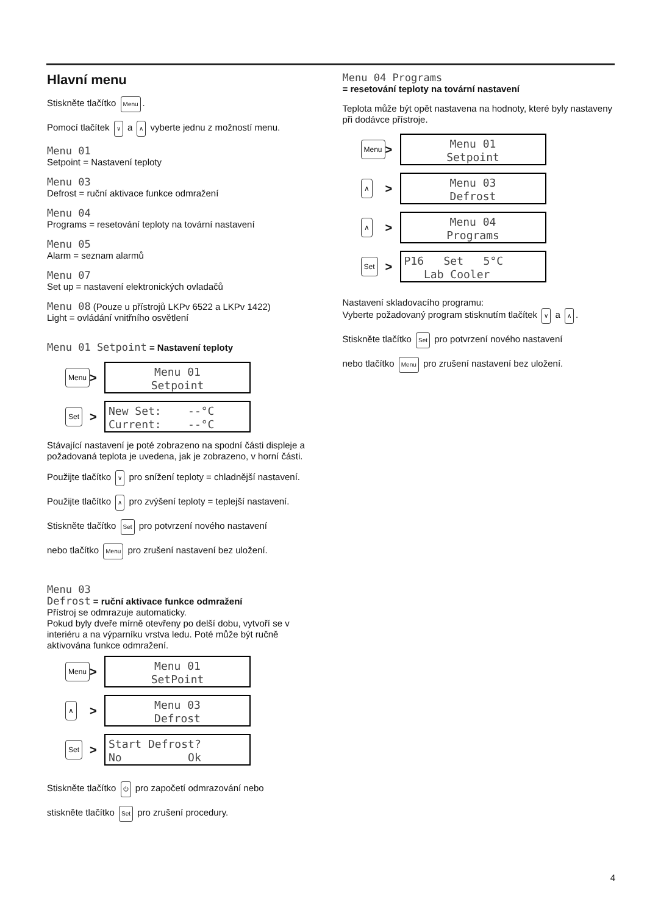Hlavní menu
Stiskněte tlačítko Menu.
Pomocí tlačítek ∨ a ∧ vyberte jednu z možností menu.
Menu 01
Setpoint = Nastavení teploty
Menu 03
Defrost = ruční aktivace funkce odmražení
Menu 04
Programs = resetování teploty na tovární nastavení
Menu 05
Alarm = seznam alarmů
Menu 07
Set up = nastavení elektronických ovladačů
Menu 08 (Pouze u přístrojů LKPv 6522 a LKPv 1422)
Light = ovládání vnitřního osvětlení
Menu 01 Setpoint = Nastavení teploty
Menu
>
Menu 01
Setpoint
Set
>
New Set: --°C Current: --°C
Stávající nastavení je poté zobrazeno na spodní části displeje a požadovaná teplota je uvedena, jak je zobrazeno, v horní části.
Použijte tlačítko ∨ pro snížení teploty = chladnější nastavení.
Použijte tlačítko ∧ pro zvýšení teploty = teplejší nastavení.
Stiskněte tlačítko Set pro potvrzení nového nastavení
nebo tlačítko Menu pro zrušení nastavení bez uložení.
Menu 03
Defrost = ruční aktivace funkce odmražení
Přístroj se odmrazuje automaticky.
Pokud byly dveře mírně otevřeny po delší dobu, vytvoří se v interiéru a na výparníku vrstva ledu. Poté může být ručně aktivována funkce odmražení.
Menu
>
Menu 01
SetPoint
∧
>
Menu 03
Defrost
Set
>
Start Defrost? No Ok
Stiskněte tlačítko ⏻ pro započetí odmrazování nebo
stiskněte tlačítko Set pro zrušení procedury.
Menu 04 Programs
= resetování teploty na tovární nastavení
Teplota může být opět nastavena na hodnoty, které byly nastaveny při dodávce přístroje.
Menu
>
Menu 01
Setpoint
∧
>
Menu 03
Defrost
∧
>
Menu 04
Programs
Set
>
P16 Set 5°C Lab Cooler
Nastavení skladovacího programu:
Vyberte požadovaný program stisknutím tlačítek ∨ a ∧.
Stiskněte tlačítko Set pro potvrzení nového nastavení
nebo tlačítko Menu pro zrušení nastavení bez uložení.
4